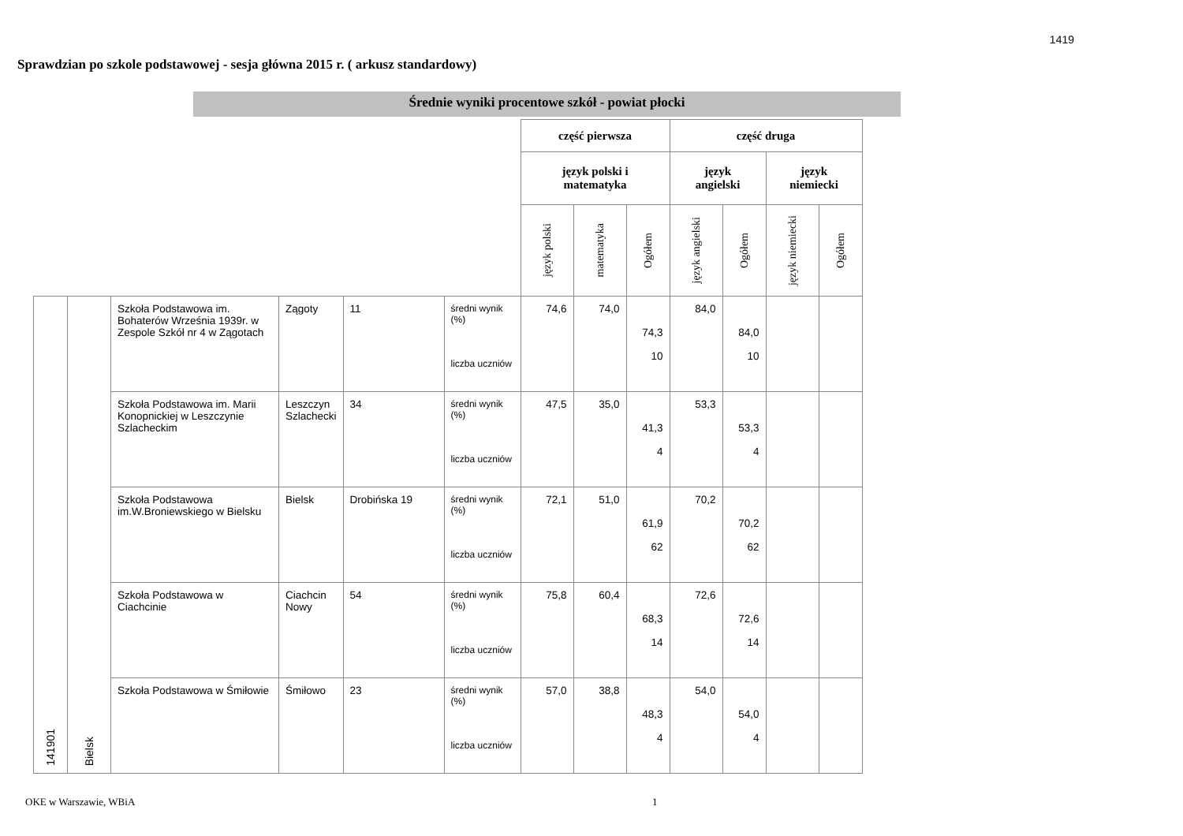1419
Sprawdzian po szkole podstawowej - sesja główna 2015 r. ( arkusz standardowy)
Średnie wyniki procentowe szkół - powiat płocki
| | | | | | | część pierwsza | | | część druga | | | |
| | | | | | | język polski i matematyka | | | język angielski | | język niemiecki | |
| | | | | | | język polski | matematyka | Ogółem | język angielski | Ogółem | język niemiecki | Ogółem |
| 141901 | Bielsk | Szkoła Podstawowa im. Bohaterów Września 1939r. w Zespole Szkół nr 4 w Zągotach | Zągoty | 11 | średni wynik (%) liczba uczniów | 74,6 | 74,0 | 74,3 10 | 84,0 | 84,0 10 | | |
| | | Szkoła Podstawowa im. Marii Konopnickiej w Leszczynie Szlacheckim | Leszczyn Szlachecki | 34 | średni wynik (%) liczba uczniów | 47,5 | 35,0 | 41,3 4 | 53,3 | 53,3 4 | | |
| | | Szkoła Podstawowa im.W.Broniewskiego w Bielsku | Bielsk | Drobińska 19 | średni wynik (%) liczba uczniów | 72,1 | 51,0 | 61,9 62 | 70,2 | 70,2 62 | | |
| | | Szkoła Podstawowa w Ciachcinie | Ciachcin Nowy | 54 | średni wynik (%) liczba uczniów | 75,8 | 60,4 | 68,3 14 | 72,6 | 72,6 14 | | |
| | | Szkoła Podstawowa w Śmiłowie | Śmiłowo | 23 | średni wynik (%) liczba uczniów | 57,0 | 38,8 | 48,3 4 | 54,0 | 54,0 4 | | |
OKE w Warszawie, WBiA 1